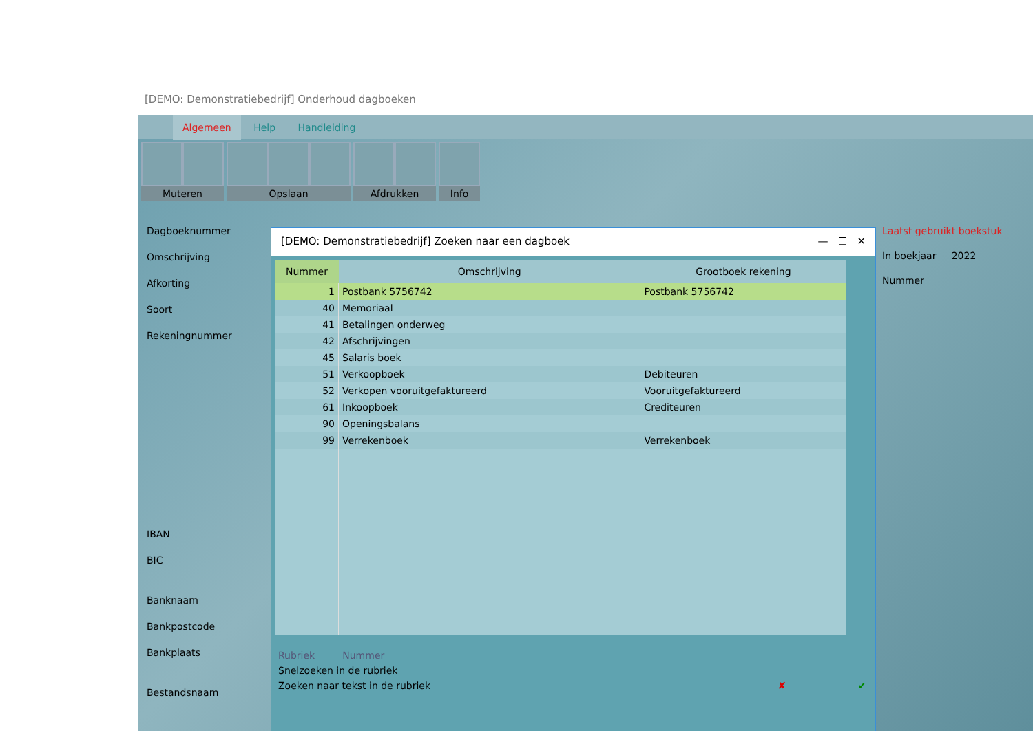[DEMO: Demonstratiebedrijf] Onderhoud dagboeken
Algemeen Help Handleiding
Muteren Opslaan Afdrukken Info
Dagboeknummer
Omschrijving
Afkorting
Soort
Rekeningnummer
IBAN
BIC
Banknaam
Bankpostcode
Bankplaats
Bestandsnaam
Laatst gebruikt boekstuk
In boekjaar 2022
Nummer
[DEMO: Demonstratiebedrijf] Zoeken naar een dagboek — ☐ ✕
| Nummer | Omschrijving | Grootboek rekening |
| --- | --- | --- |
| 1 | Postbank 5756742 | Postbank 5756742 |
| 40 | Memoriaal | |
| 41 | Betalingen onderweg | |
| 42 | Afschrijvingen | |
| 45 | Salaris boek | |
| 51 | Verkoopboek | Debiteuren |
| 52 | Verkopen vooruitgefaktureerd | Vooruitgefaktureerd |
| 61 | Inkoopboek | Crediteuren |
| 90 | Openingsbalans | |
| 99 | Verrekenboek | Verrekenboek |
Rubriek Nummer
Snelzoeken in de rubriek
Zoeken naar tekst in de rubriek ✘ ✔